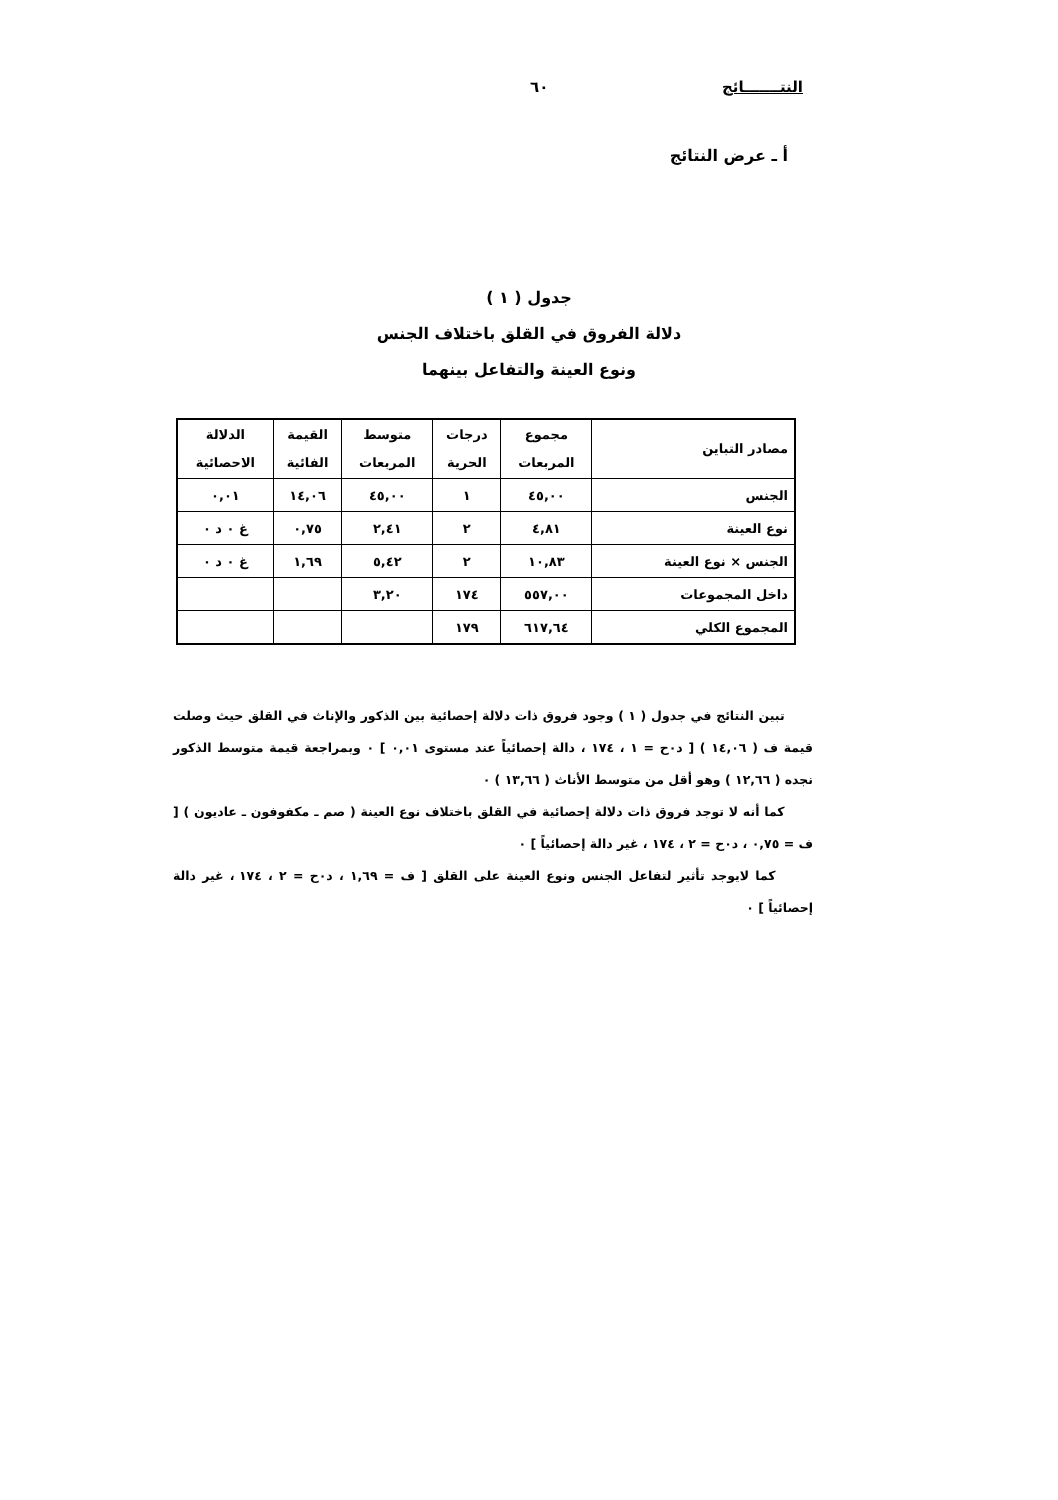النتـــــــائج ٦٠
أ ـ عرض النتائج
جدول ( ١ )
دلالة الفروق في القلق باختلاف الجنس
ونوع العينة والتفاعل بينهما
| مصادر التباين | مجموع المربعات | درجات الحرية | متوسط المربعات | القيمة الفائية | الدلالة الاحصائية |
| --- | --- | --- | --- | --- | --- |
| الجنس | ٤٥,٠٠ | ١ | ٤٥,٠٠ | ١٤,٠٦ | ٠,٠١ |
| نوع العينة | ٤,٨١ | ٢ | ٢,٤١ | ٠,٧٥ | غ ٠ د ٠ |
| الجنس × نوع العينة | ١٠,٨٣ | ٢ | ٥,٤٢ | ١,٦٩ | غ ٠ د ٠ |
| داخل المجموعات | ٥٥٧,٠٠ | ١٧٤ | ٣,٢٠ | | |
| المجموع الكلي | ٦١٧,٦٤ | ١٧٩ | | | |
تبين النتائج في جدول ( ١ ) وجود فروق ذات دلالة إحصائية بين الذكور والإناث في القلق حيث وصلت قيمة ف ( ١٤,٠٦ ) [ د٠ح = ١ ، ١٧٤ ، دالة إحصائياً عند مستوى ٠,٠١ ] ٠ وبمراجعة قيمة متوسط الذكور نجده ( ١٢,٦٦ ) وهو أقل من متوسط الأناث ( ١٣,٦٦ ) ٠
كما أنه لا توجد فروق ذات دلالة إحصائية في القلق باختلاف نوع العينة ( صم ـ مكفوفون ـ عاديون ) [ ف = ٠,٧٥ ، د٠ح = ٢ ، ١٧٤ ، غير دالة إحصائياً ] ٠
كما لايوجد تأثير لتفاعل الجنس ونوع العينة على القلق [ ف = ١,٦٩ ، د٠ح = ٢ ، ١٧٤ ، غير دالة إحصائياً ] ٠